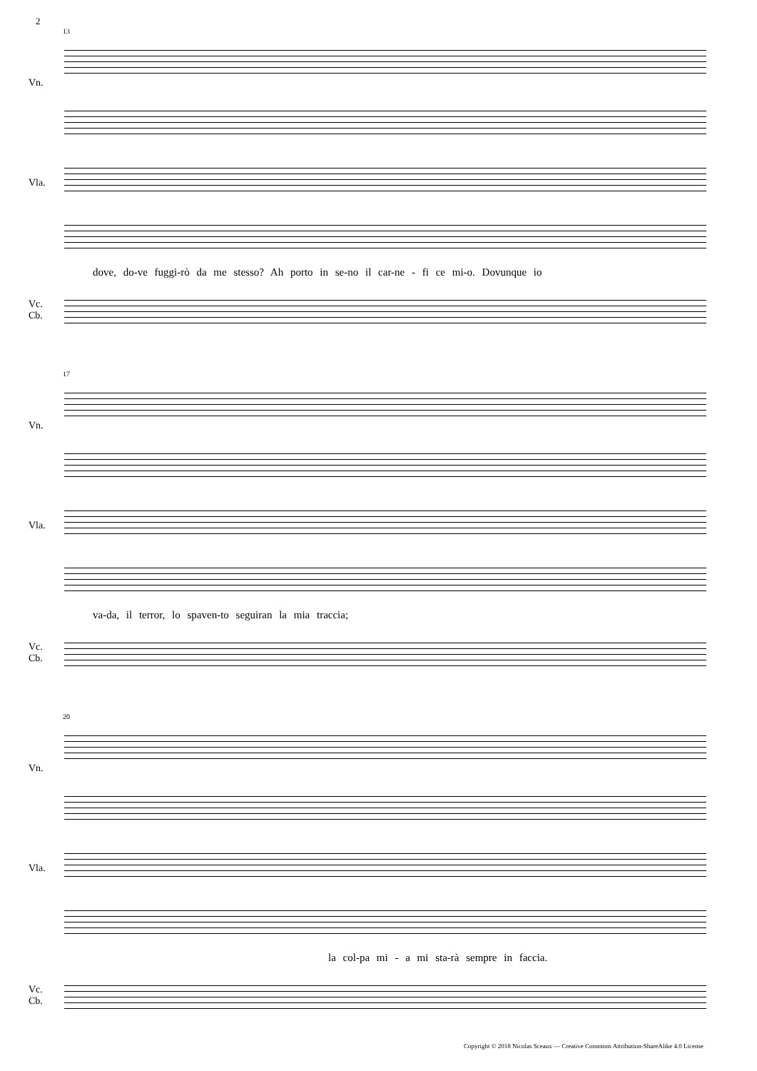2
13
Vn.
Vla.
dove, do-ve fuggi-rò da me stesso? Ah porto in se-no il car-ne - fi ce mi-o. Dovunque io
Vc.
Cb.
17
Vn.
Vla.
va-da, il terror, lo spaven-to seguiran la mia traccia;
Vc.
Cb.
20
Vn.
Vla.
la col-pa mi - a mi sta-rà sempre in faccia.
Vc.
Cb.
Copyright © 2018 Nicolas Sceaux — Creative Commons Attribution-ShareAlike 4.0 License